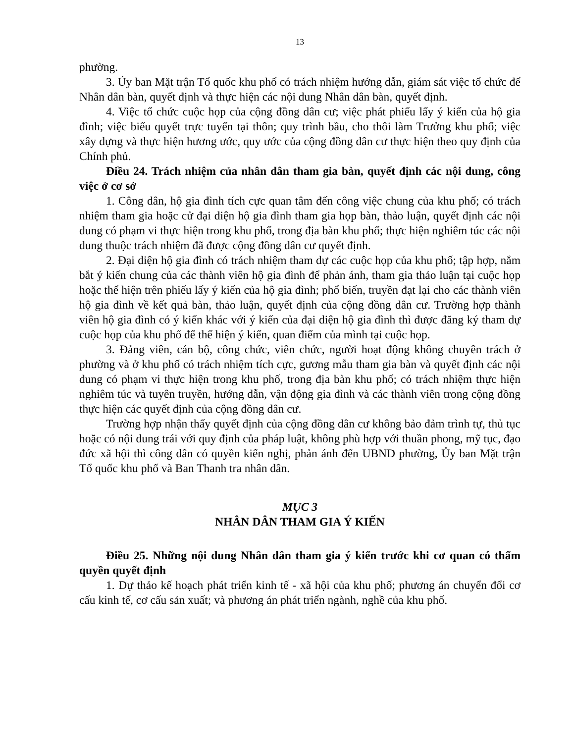13
phường.
3. Ủy ban Mặt trận Tổ quốc khu phố có trách nhiệm hướng dẫn, giám sát việc tổ chức để Nhân dân bàn, quyết định và thực hiện các nội dung Nhân dân bàn, quyết định.
4. Việc tổ chức cuộc họp của cộng đồng dân cư; việc phát phiếu lấy ý kiến của hộ gia đình; việc biểu quyết trực tuyến tại thôn; quy trình bầu, cho thôi làm Trưởng khu phố; việc xây dựng và thực hiện hương ước, quy ước của cộng đồng dân cư thực hiện theo quy định của Chính phủ.
Điều 24. Trách nhiệm của nhân dân tham gia bàn, quyết định các nội dung, công việc ở cơ sở
1. Công dân, hộ gia đình tích cực quan tâm đến công việc chung của khu phố; có trách nhiệm tham gia hoặc cử đại diện hộ gia đình tham gia họp bàn, thảo luận, quyết định các nội dung có phạm vi thực hiện trong khu phố, trong địa bàn khu phố; thực hiện nghiêm túc các nội dung thuộc trách nhiệm đã được cộng đồng dân cư quyết định.
2. Đại diện hộ gia đình có trách nhiệm tham dự các cuộc họp của khu phố; tập hợp, nắm bắt ý kiến chung của các thành viên hộ gia đình để phản ánh, tham gia thảo luận tại cuộc họp hoặc thể hiện trên phiếu lấy ý kiến của hộ gia đình; phổ biến, truyền đạt lại cho các thành viên hộ gia đình về kết quả bàn, thảo luận, quyết định của cộng đồng dân cư. Trường hợp thành viên hộ gia đình có ý kiến khác với ý kiến của đại diện hộ gia đình thì được đăng ký tham dự cuộc họp của khu phố để thể hiện ý kiến, quan điểm của mình tại cuộc họp.
3. Đảng viên, cán bộ, công chức, viên chức, người hoạt động không chuyên trách ở phường và ở khu phố có trách nhiệm tích cực, gương mẫu tham gia bàn và quyết định các nội dung có phạm vi thực hiện trong khu phố, trong địa bàn khu phố; có trách nhiệm thực hiện nghiêm túc và tuyên truyền, hướng dẫn, vận động gia đình và các thành viên trong cộng đồng thực hiện các quyết định của cộng đồng dân cư.
Trường hợp nhận thấy quyết định của cộng đồng dân cư không bảo đảm trình tự, thủ tục hoặc có nội dung trái với quy định của pháp luật, không phù hợp với thuần phong, mỹ tục, đạo đức xã hội thì công dân có quyền kiến nghị, phản ánh đến UBND phường, Ủy ban Mặt trận Tổ quốc khu phố và Ban Thanh tra nhân dân.
MỤC 3
NHÂN DÂN THAM GIA Ý KIẾN
Điều 25. Những nội dung Nhân dân tham gia ý kiến trước khi cơ quan có thẩm quyền quyết định
1. Dự thảo kế hoạch phát triển kinh tế - xã hội của khu phố; phương án chuyển đổi cơ cấu kinh tế, cơ cấu sản xuất; và phương án phát triển ngành, nghề của khu phố.